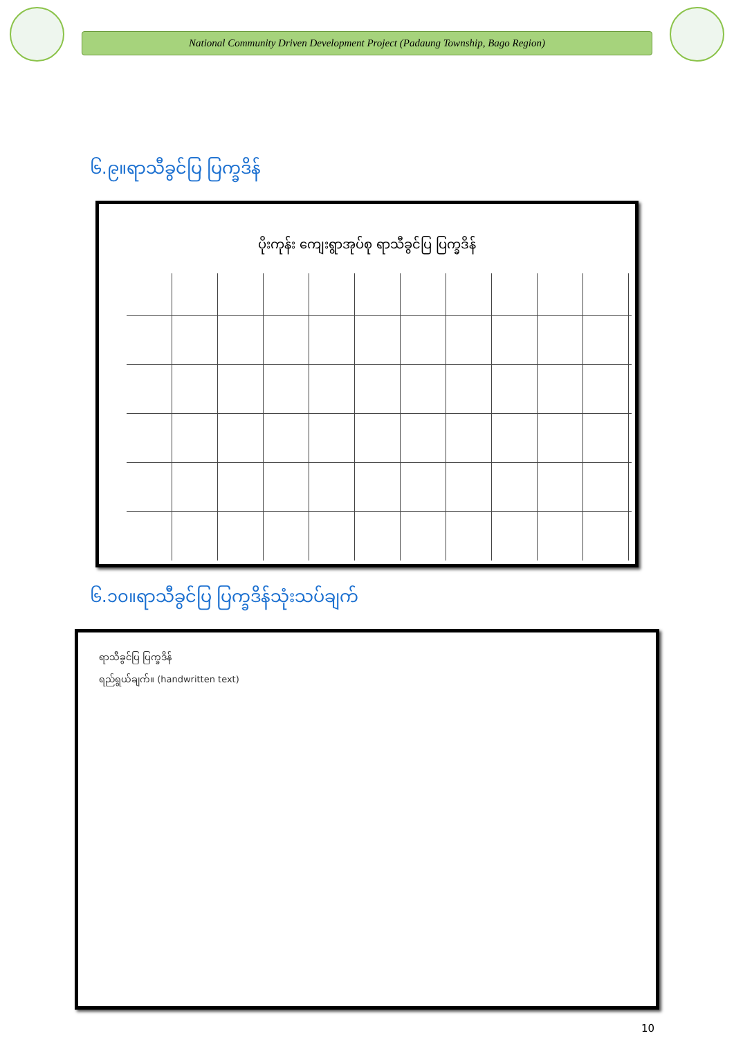National Community Driven Development Project (Padaung Township, Bago Region)
၆.၉။ရာသီခွင်ပြ ပြက္ခဒိန်
ပိုးကုန်း ကျေးရွာအုပ်စု ရာသီခွင်ပြ ပြက္ခဒိန်
၆.၁၀။ရာသီခွင်ပြ ပြက္ခဒိန်သုံးသပ်ချက်
ရာသီခွင်ပြ ပြက္ခဒိန်
ရည်ရွယ်ချက်။ (handwritten text)
10